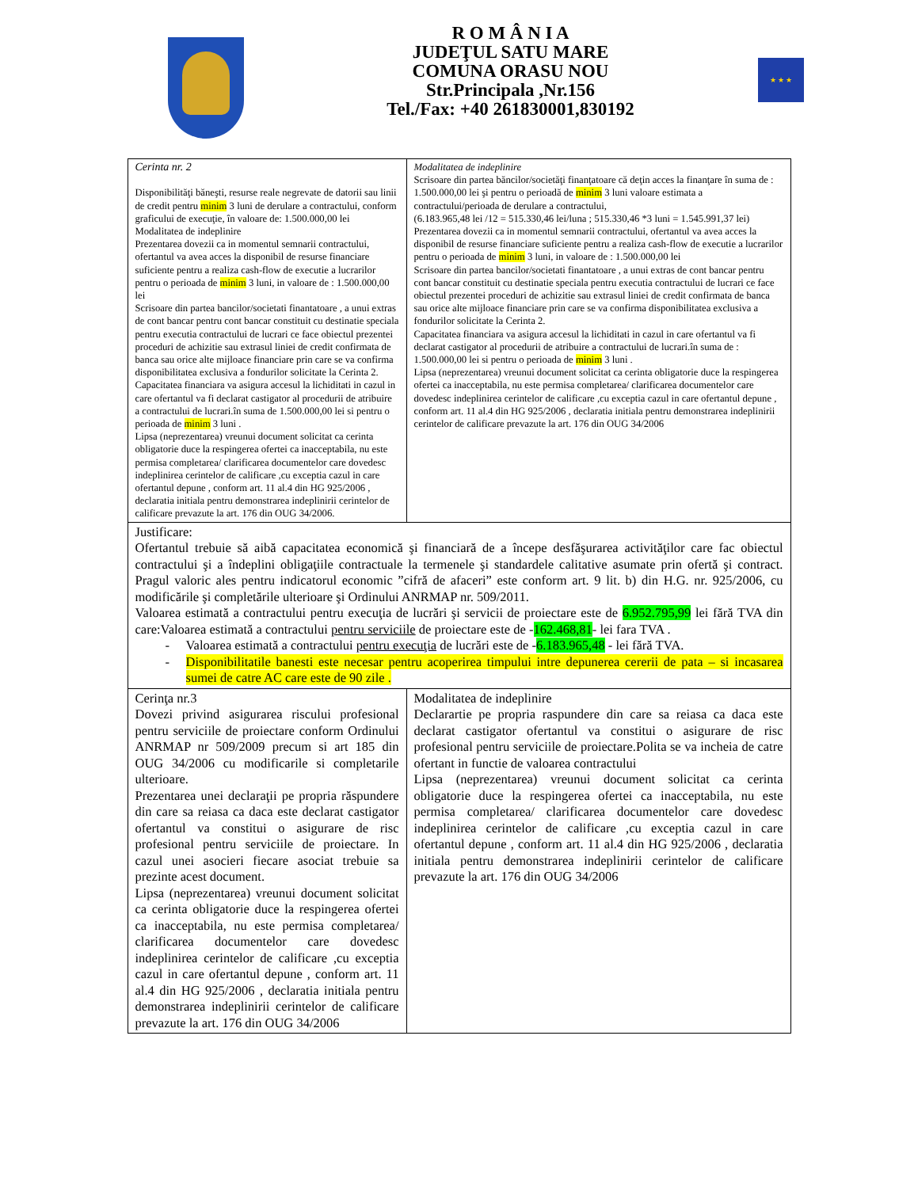★ ★ ★
R O M Â N I A
JUDEŢUL SATU MARE
COMUNA ORASU NOU
Str.Principala ,Nr.156
Tel./Fax: +40 261830001,830192
| Cerinta nr. 2 Disponibilităţi băneşti, resurse reale negrevate de datorii sau linii de credit pentru minim 3 luni de derulare a contractului, conform graficului de execuţie, în valoare de: 1.500.000,00 lei Modalitatea de indeplinire Prezentarea dovezii ca in momentul semnarii contractului, ofertantul va avea acces la disponibil de resurse financiare suficiente pentru a realiza cash-flow de executie a lucrarilor pentru o perioada de minim 3 luni, in valoare de : 1.500.000,00 lei Scrisoare din partea bancilor/societati finantatoare , a unui extras de cont bancar pentru cont bancar constituit cu destinatie speciala pentru executia contractului de lucrari ce face obiectul prezentei proceduri de achizitie sau extrasul liniei de credit confirmata de banca sau orice alte mijloace financiare prin care se va confirma disponibilitatea exclusiva a fondurilor solicitate la Cerinta 2. Capacitatea financiara va asigura accesul la lichiditati in cazul in care ofertantul va fi declarat castigator al procedurii de atribuire a contractului de lucrari.în suma de 1.500.000,00 lei si pentru o perioada de minim 3 luni . Lipsa (neprezentarea) vreunui document solicitat ca cerinta obligatorie duce la respingerea ofertei ca inacceptabila, nu este permisa completarea/ clarificarea documentelor care dovedesc indeplinirea cerintelor de calificare ,cu exceptia cazul in care ofertantul depune , conform art. 11 al.4 din HG 925/2006 , declaratia initiala pentru demonstrarea indeplinirii cerintelor de calificare prevazute la art. 176 din OUG 34/2006. | Modalitatea de indeplinire Scrisoare din partea băncilor/societăţi finanţatoare că deţin acces la finanţare în suma de : 1.500.000,00 lei şi pentru o perioadă de minim 3 luni valoare estimata a contractului/perioada de derulare a contractului, (6.183.965,48 lei /12 = 515.330,46 lei/luna ; 515.330,46 *3 luni = 1.545.991,37 lei) Prezentarea dovezii ca in momentul semnarii contractului, ofertantul va avea acces la disponibil de resurse financiare suficiente pentru a realiza cash-flow de executie a lucrarilor pentru o perioada de minim 3 luni, in valoare de : 1.500.000,00 lei Scrisoare din partea bancilor/societati finantatoare , a unui extras de cont bancar pentru cont bancar constituit cu destinatie speciala pentru executia contractului de lucrari ce face obiectul prezentei proceduri de achizitie sau extrasul liniei de credit confirmata de banca sau orice alte mijloace financiare prin care se va confirma disponibilitatea exclusiva a fondurilor solicitate la Cerinta 2. Capacitatea financiara va asigura accesul la lichiditati in cazul in care ofertantul va fi declarat castigator al procedurii de atribuire a contractului de lucrari.în suma de : 1.500.000,00 lei si pentru o perioada de minim 3 luni . Lipsa (neprezentarea) vreunui document solicitat ca cerinta obligatorie duce la respingerea ofertei ca inacceptabila, nu este permisa completarea/ clarificarea documentelor care dovedesc indeplinirea cerintelor de calificare ,cu exceptia cazul in care ofertantul depune , conform art. 11 al.4 din HG 925/2006 , declaratia initiala pentru demonstrarea indeplinirii cerintelor de calificare prevazute la art. 176 din OUG 34/2006 |
| Justificare: Ofertantul trebuie să aibă capacitatea economică şi financiară de a începe desfăşurarea activităţilor care fac obiectul contractului şi a îndeplini obligaţiile contractuale la termenele şi standardele calitative asumate prin ofertă şi contract. Pragul valoric ales pentru indicatorul economic ”cifră de afaceri” este conform art. 9 lit. b) din H.G. nr. 925/2006, cu modificările şi completările ulterioare şi Ordinului ANRMAP nr. 509/2011. Valoarea estimată a contractului pentru execuţia de lucrări şi servicii de proiectare este de 6.952.795,99 lei fără TVA din care:Valoarea estimată a contractului pentru serviciile de proiectare este de - 162.468,81 - lei fara TVA . Valoarea estimată a contractului pentru execuţia de lucrări este de - 6.183.965,48 - lei fără TVA. Disponibilitatile banesti este necesar pentru acoperirea timpului intre depunerea cererii de pata – si incasarea sumei de catre AC care este de 90 zile . | |
| Cerinţa nr.3 Dovezi privind asigurarea riscului profesional pentru serviciile de proiectare conform Ordinului ANRMAP nr 509/2009 precum si art 185 din OUG 34/2006 cu modificarile si completarile ulterioare. Prezentarea unei declaraţii pe propria răspundere din care sa reiasa ca daca este declarat castigator ofertantul va constitui o asigurare de risc profesional pentru serviciile de proiectare. In cazul unei asocieri fiecare asociat trebuie sa prezinte acest document. Lipsa (neprezentarea) vreunui document solicitat ca cerinta obligatorie duce la respingerea ofertei ca inacceptabila, nu este permisa completarea/ clarificarea documentelor care dovedesc indeplinirea cerintelor de calificare ,cu exceptia cazul in care ofertantul depune , conform art. 11 al.4 din HG 925/2006 , declaratia initiala pentru demonstrarea indeplinirii cerintelor de calificare prevazute la art. 176 din OUG 34/2006 | Modalitatea de indeplinire Declarartie pe propria raspundere din care sa reiasa ca daca este declarat castigator ofertantul va constitui o asigurare de risc profesional pentru serviciile de proiectare.Polita se va incheia de catre ofertant in functie de valoarea contractului Lipsa (neprezentarea) vreunui document solicitat ca cerinta obligatorie duce la respingerea ofertei ca inacceptabila, nu este permisa completarea/ clarificarea documentelor care dovedesc indeplinirea cerintelor de calificare ,cu exceptia cazul in care ofertantul depune , conform art. 11 al.4 din HG 925/2006 , declaratia initiala pentru demonstrarea indeplinirii cerintelor de calificare prevazute la art. 176 din OUG 34/2006 |